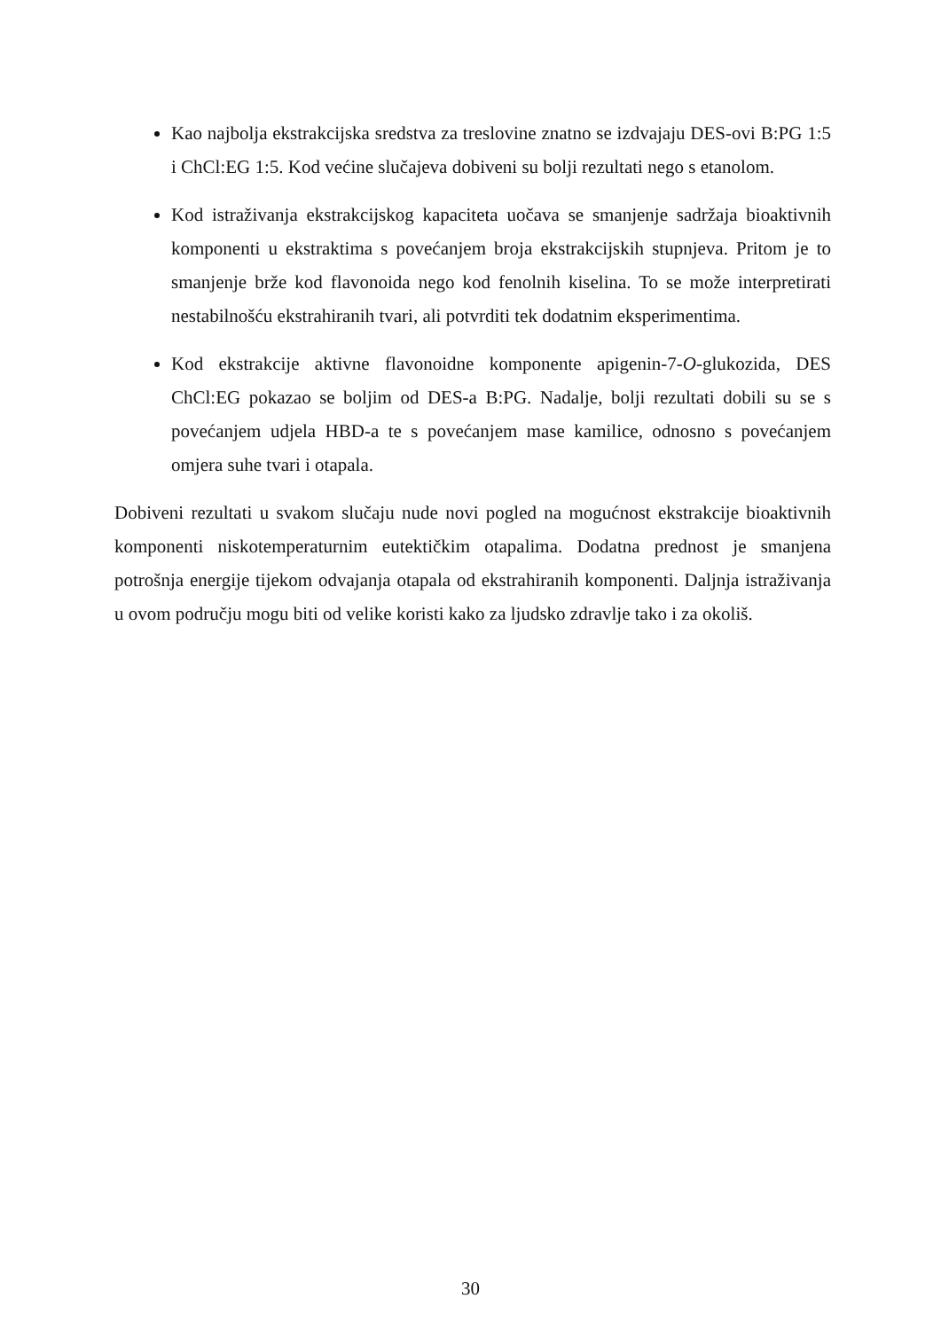Kao najbolja ekstrakcijska sredstva za treslovine znatno se izdvajaju DES-ovi B:PG 1:5 i ChCl:EG 1:5. Kod većine slučajeva dobiveni su bolji rezultati nego s etanolom.
Kod istraživanja ekstrakcijskog kapaciteta uočava se smanjenje sadržaja bioaktivnih komponenti u ekstraktima s povećanjem broja ekstrakcijskih stupnjeva. Pritom je to smanjenje brže kod flavonoida nego kod fenolnih kiselina. To se može interpretirati nestabilnošću ekstrahiranih tvari, ali potvrditi tek dodatnim eksperimentima.
Kod ekstrakcije aktivne flavonoidne komponente apigenin-7-O-glukozida, DES ChCl:EG pokazao se boljim od DES-a B:PG. Nadalje, bolji rezultati dobili su se s povećanjem udjela HBD-a te s povećanjem mase kamilice, odnosno s povećanjem omjera suhe tvari i otapala.
Dobiveni rezultati u svakom slučaju nude novi pogled na mogućnost ekstrakcije bioaktivnih komponenti niskotemperaturnim eutektičkim otapalima. Dodatna prednost je smanjena potrošnja energije tijekom odvajanja otapala od ekstrahiranih komponenti. Daljnja istraživanja u ovom području mogu biti od velike koristi kako za ljudsko zdravlje tako i za okoliš.
30